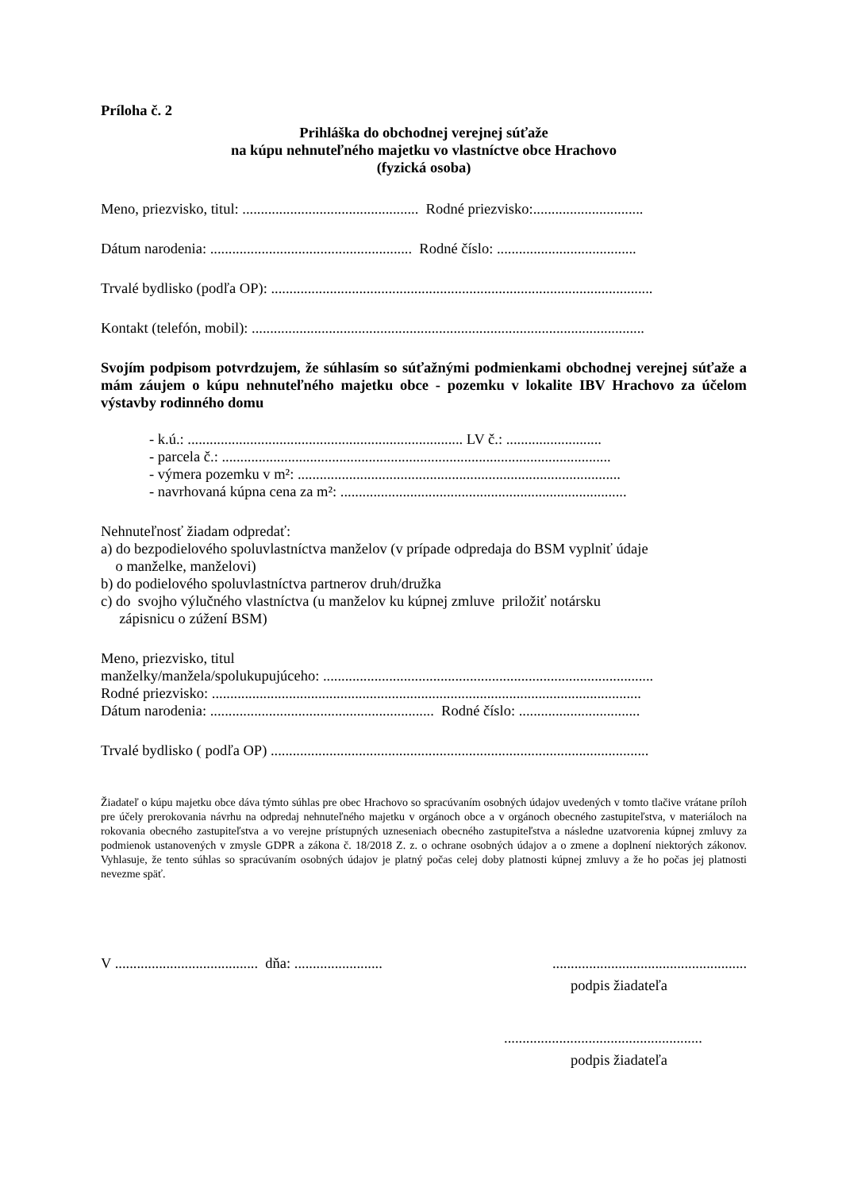Príloha č. 2
Prihláška do obchodnej verejnej súťaže
na kúpu nehnuteľného majetku vo vlastníctve obce Hrachovo
(fyzická osoba)
Meno, priezvisko, titul: ................................................ Rodné priezvisko:..............................
Dátum narodenia: ....................................................... Rodné číslo: ......................................
Trvalé bydlisko (podľa OP): ........................................................................................................
Kontakt (telefón, mobil): ...........................................................................................................
Svojím podpisom potvrdzujem, že súhlasím so súťažnými podmienkami obchodnej verejnej súťaže a mám záujem o kúpu nehnuteľného majetku obce - pozemku v lokalite IBV Hrachovo za účelom výstavby rodinného domu
- k.ú.: ........................................................................... LV č.: ..........................
- parcela č.: ..........................................................................................................
- výmera pozemku v m²: ........................................................................................
- navrhovaná kúpna cena za m²: ..............................................................................
Nehnuteľnosť žiadam odpredať:
a) do bezpodielového spoluvlastníctva manželov (v prípade odpredaja do BSM vyplniť údaje
o manželke, manželovi)
b) do podielového spoluvlastníctva partnerov druh/družka
c) do svojho výlučného vlastníctva (u manželov ku kúpnej zmluve priložiť notársku
zápisnicu o zúžení BSM)
Meno, priezvisko, titul
manželky/manžela/spolukupujúceho: ..........................................................................................
Rodné priezvisko: .....................................................................................................................
Dátum narodenia: ............................................................. Rodné číslo: .................................
Trvalé bydlisko ( podľa OP) .......................................................................................................
Žiadateľ o kúpu majetku obce dáva týmto súhlas pre obec Hrachovo so spracúvaním osobných údajov uvedených v tomto tlačive vrátane príloh pre účely prerokovania návrhu na odpredaj nehnuteľného majetku v orgánoch obce a v orgánoch obecného zastupiteľstva, v materiáloch na rokovania obecného zastupiteľstva a vo verejne prístupných uzneseniach obecného zastupiteľstva a následne uzatvorenia kúpnej zmluvy za podmienok ustanovených v zmysle GDPR a zákona č. 18/2018 Z. z. o ochrane osobných údajov a o zmene a doplnení niektorých zákonov. Vyhlasuje, že tento súhlas so spracúvaním osobných údajov je platný počas celej doby platnosti kúpnej zmluvy a že ho počas jej platnosti nevezme späť.
V ....................................... dňa: .............................................................................
podpis žiadateľa
......................................................
podpis žiadateľa